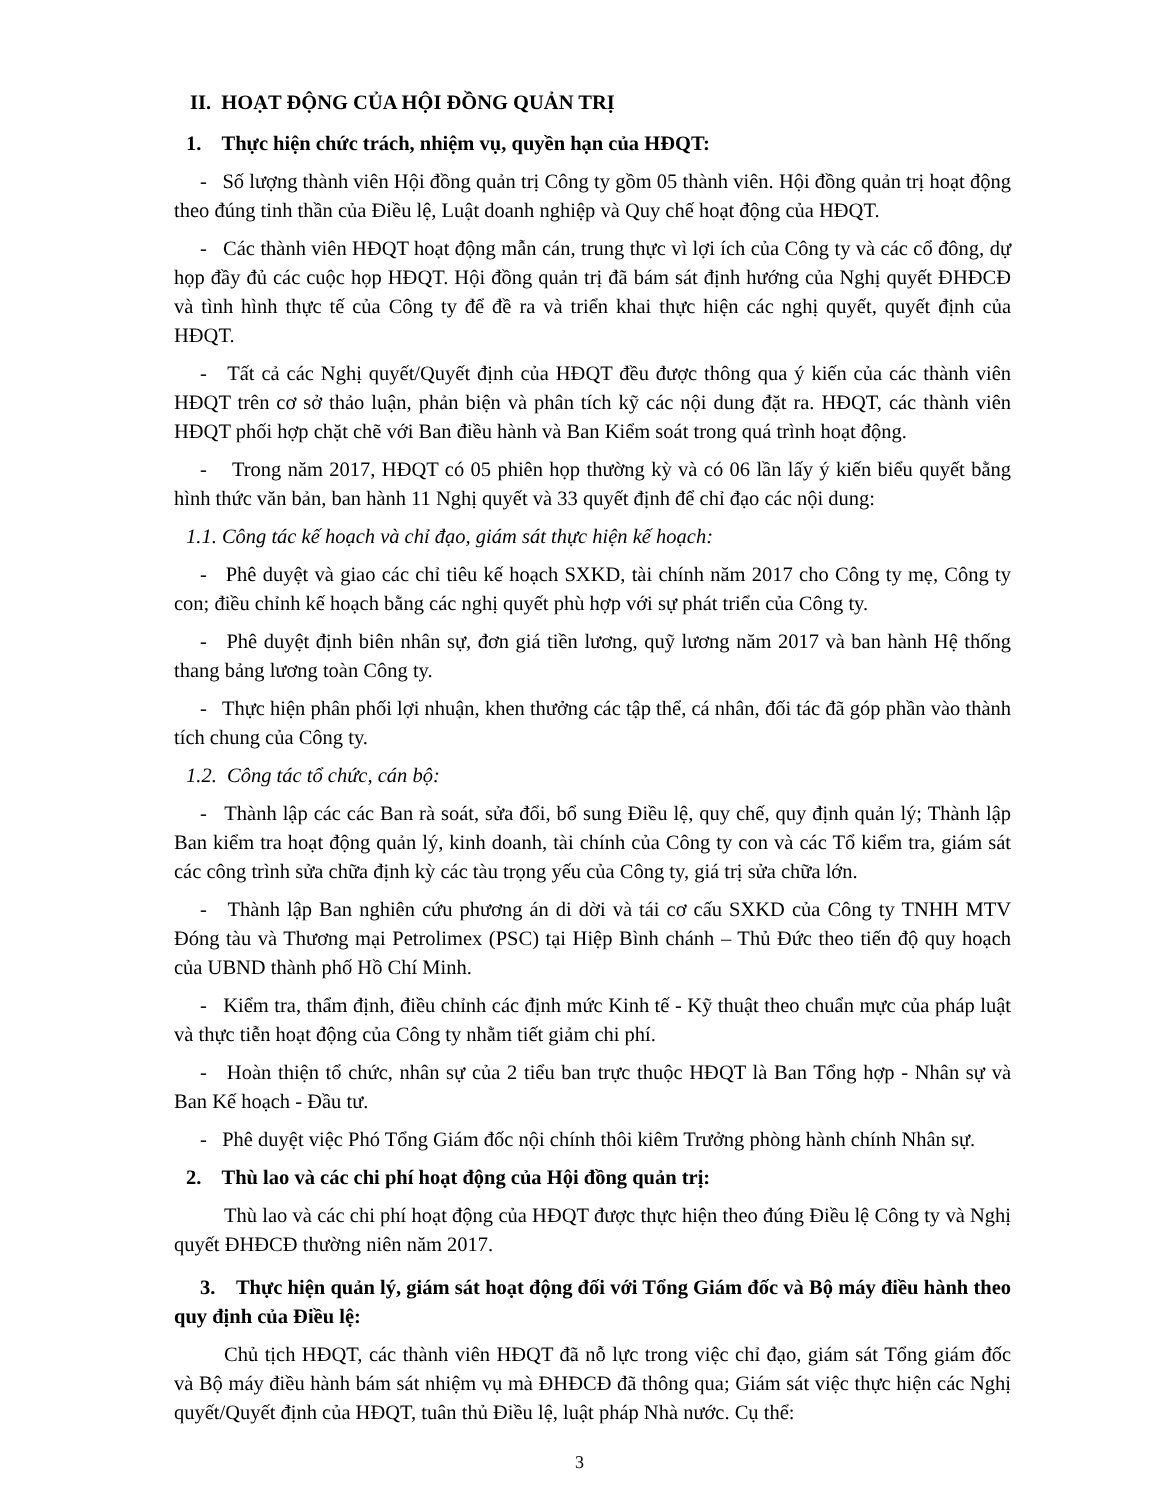II. HOẠT ĐỘNG CỦA HỘI ĐỒNG QUẢN TRỊ
1. Thực hiện chức trách, nhiệm vụ, quyền hạn của HĐQT:
- Số lượng thành viên Hội đồng quản trị Công ty gồm 05 thành viên. Hội đồng quản trị hoạt động theo đúng tinh thần của Điều lệ, Luật doanh nghiệp và Quy chế hoạt động của HĐQT.
- Các thành viên HĐQT hoạt động mẫn cán, trung thực vì lợi ích của Công ty và các cổ đông, dự họp đầy đủ các cuộc họp HĐQT. Hội đồng quản trị đã bám sát định hướng của Nghị quyết ĐHĐCĐ và tình hình thực tế của Công ty để đề ra và triển khai thực hiện các nghị quyết, quyết định của HĐQT.
- Tất cả các Nghị quyết/Quyết định của HĐQT đều được thông qua ý kiến của các thành viên HĐQT trên cơ sở thảo luận, phản biện và phân tích kỹ các nội dung đặt ra. HĐQT, các thành viên HĐQT phối hợp chặt chẽ với Ban điều hành và Ban Kiểm soát trong quá trình hoạt động.
- Trong năm 2017, HĐQT có 05 phiên họp thường kỳ và có 06 lần lấy ý kiến biểu quyết bằng hình thức văn bản, ban hành 11 Nghị quyết và 33 quyết định để chỉ đạo các nội dung:
1.1. Công tác kế hoạch và chỉ đạo, giám sát thực hiện kế hoạch:
- Phê duyệt và giao các chỉ tiêu kế hoạch SXKD, tài chính năm 2017 cho Công ty mẹ, Công ty con; điều chỉnh kế hoạch bằng các nghị quyết phù hợp với sự phát triển của Công ty.
- Phê duyệt định biên nhân sự, đơn giá tiền lương, quỹ lương năm 2017 và ban hành Hệ thống thang bảng lương toàn Công ty.
- Thực hiện phân phối lợi nhuận, khen thưởng các tập thể, cá nhân, đối tác đã góp phần vào thành tích chung của Công ty.
1.2. Công tác tổ chức, cán bộ:
- Thành lập các các Ban rà soát, sửa đổi, bổ sung Điều lệ, quy chế, quy định quản lý; Thành lập Ban kiểm tra hoạt động quản lý, kinh doanh, tài chính của Công ty con và các Tổ kiểm tra, giám sát các công trình sửa chữa định kỳ các tàu trọng yếu của Công ty, giá trị sửa chữa lớn.
- Thành lập Ban nghiên cứu phương án di dời và tái cơ cấu SXKD của Công ty TNHH MTV Đóng tàu và Thương mại Petrolimex (PSC) tại Hiệp Bình chánh – Thủ Đức theo tiến độ quy hoạch của UBND thành phố Hồ Chí Minh.
- Kiểm tra, thẩm định, điều chỉnh các định mức Kinh tế - Kỹ thuật theo chuẩn mực của pháp luật và thực tiễn hoạt động của Công ty nhằm tiết giảm chi phí.
- Hoàn thiện tổ chức, nhân sự của 2 tiểu ban trực thuộc HĐQT là Ban Tổng hợp - Nhân sự và Ban Kế hoạch - Đầu tư.
- Phê duyệt việc Phó Tổng Giám đốc nội chính thôi kiêm Trưởng phòng hành chính Nhân sự.
2. Thù lao và các chi phí hoạt động của Hội đồng quản trị:
Thù lao và các chi phí hoạt động của HĐQT được thực hiện theo đúng Điều lệ Công ty và Nghị quyết ĐHĐCĐ thường niên năm 2017.
3. Thực hiện quản lý, giám sát hoạt động đối với Tổng Giám đốc và Bộ máy điều hành theo quy định của Điều lệ:
Chủ tịch HĐQT, các thành viên HĐQT đã nỗ lực trong việc chỉ đạo, giám sát Tổng giám đốc và Bộ máy điều hành bám sát nhiệm vụ mà ĐHĐCĐ đã thông qua; Giám sát việc thực hiện các Nghị quyết/Quyết định của HĐQT, tuân thủ Điều lệ, luật pháp Nhà nước. Cụ thể:
3